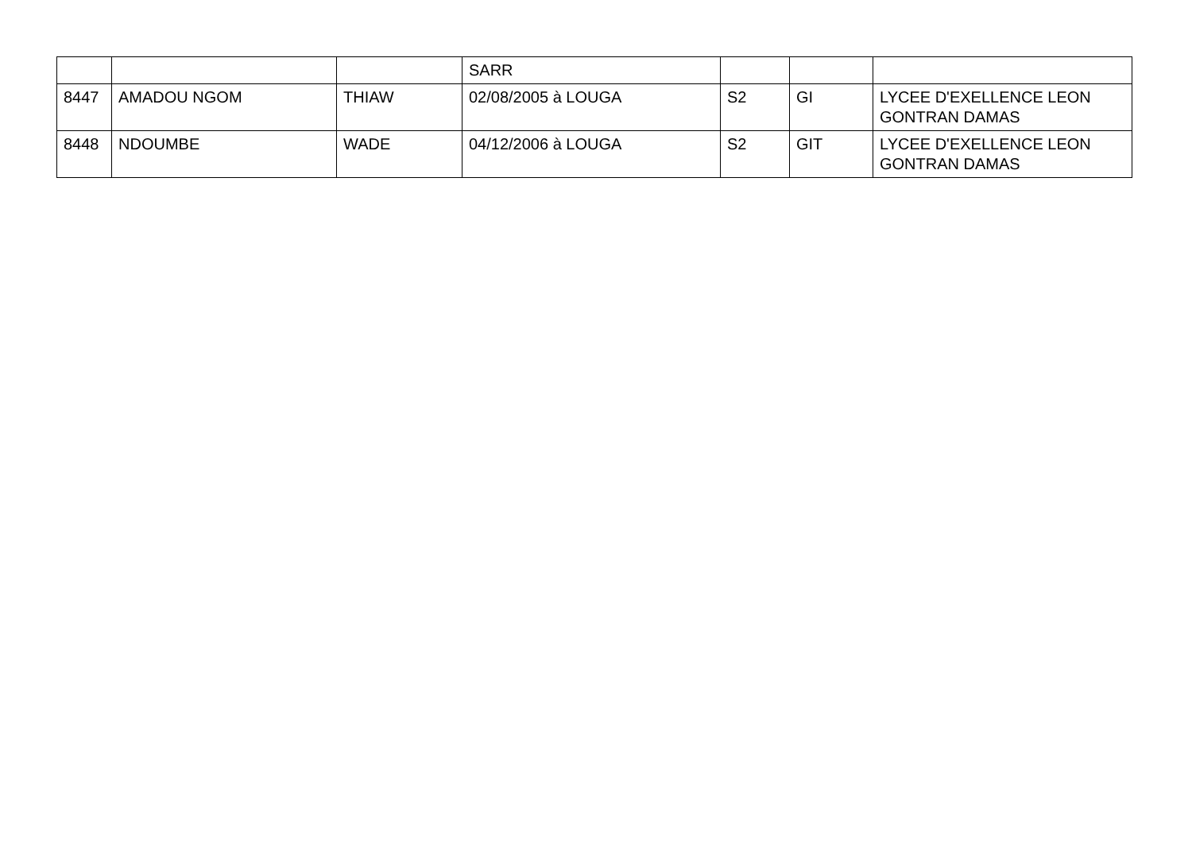| | | | SARR | | | |
| 8447 | AMADOU NGOM | THIAW | 02/08/2005 à LOUGA | S2 | GI | LYCEE D'EXELLENCE LEON GONTRAN DAMAS |
| 8448 | NDOUMBE | WADE | 04/12/2006 à LOUGA | S2 | GIT | LYCEE D'EXELLENCE LEON GONTRAN DAMAS |